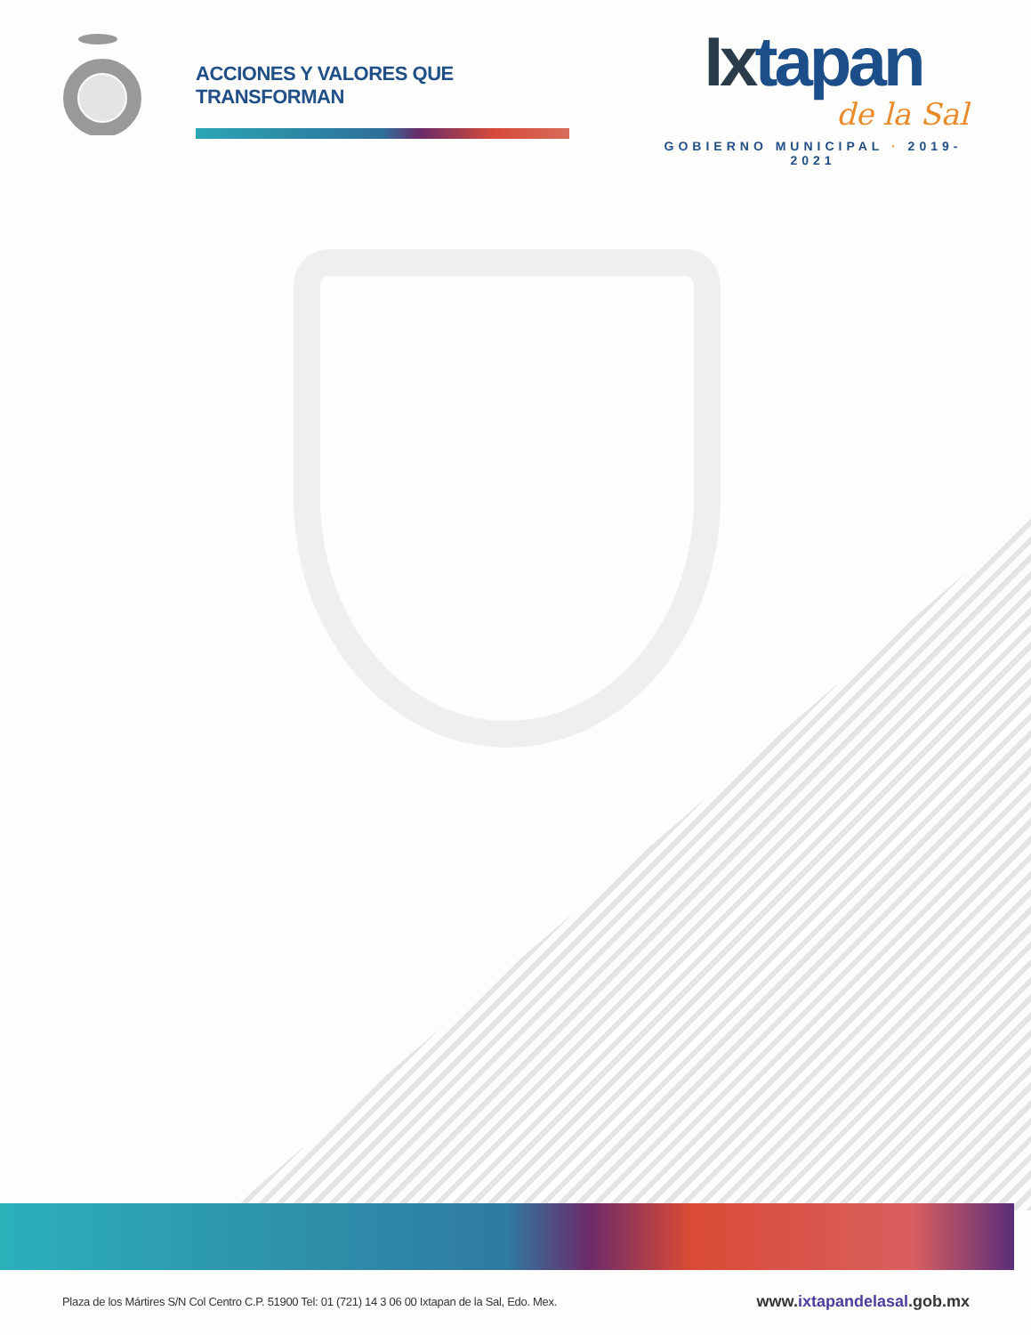ACCIONES Y VALORES QUE TRANSFORMAN
Ixtapan
de la Sal
GOBIERNO MUNICIPAL · 2019-2021
Plaza de los Mártires S/N Col Centro C.P. 51900 Tel: 01 (721) 14 3 06 00 Ixtapan de la Sal, Edo. Mex.
www.ixtapandelasal.gob.mx